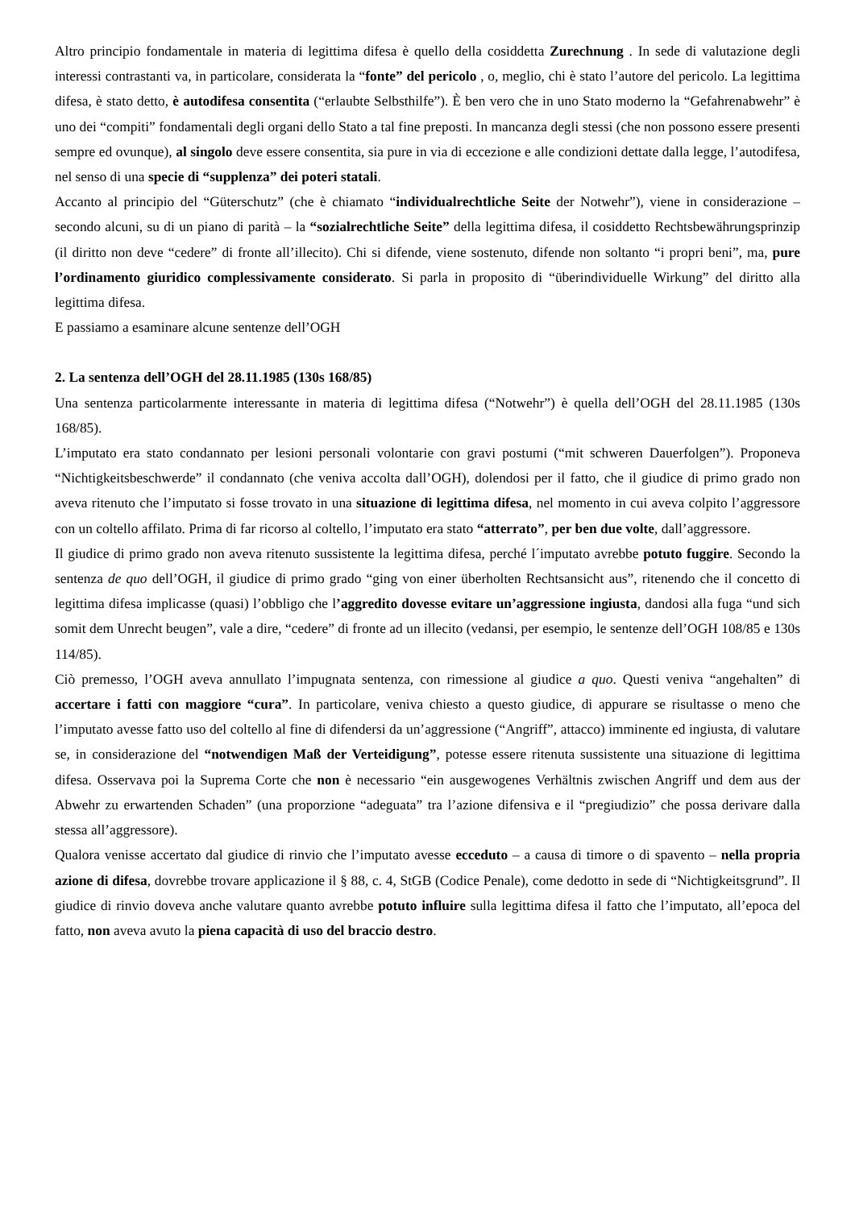Altro principio fondamentale in materia di legittima difesa è quello della cosiddetta Zurechnung . In sede di valutazione degli interessi contrastanti va, in particolare, considerata la “fonte” del pericolo , o, meglio, chi è stato l’autore del pericolo. La legittima difesa, è stato detto, è autodifesa consentita (“erlaubte Selbsthilfe”). È ben vero che in uno Stato moderno la “Gefahrenabwehr” è uno dei “compiti” fondamentali degli organi dello Stato a tal fine preposti. In mancanza degli stessi (che non possono essere presenti sempre ed ovunque), al singolo deve essere consentita, sia pure in via di eccezione e alle condizioni dettate dalla legge, l’autodifesa, nel senso di una specie di “supplenza” dei poteri statali.
Accanto al principio del “Güterschutz” (che è chiamato “individualrechtliche Seite der Notwehr”), viene in considerazione – secondo alcuni, su di un piano di parità – la “sozialrechtliche Seite” della legittima difesa, il cosiddetto Rechtsbewährungsprinzip (il diritto non deve “cedere” di fronte all’illecito). Chi si difende, viene sostenuto, difende non soltanto “i propri beni”, ma, pure l’ordinamento giuridico complessivamente considerato. Si parla in proposito di “überindividuelle Wirkung” del diritto alla legittima difesa.
E passiamo a esaminare alcune sentenze dell’OGH
2. La sentenza dell’OGH del 28.11.1985 (130s 168/85)
Una sentenza particolarmente interessante in materia di legittima difesa (“Notwehr”) è quella dell’OGH del 28.11.1985 (130s 168/85).
L’imputato era stato condannato per lesioni personali volontarie con gravi postumi (“mit schweren Dauerfolgen”). Proponeva “Nichtigkeitsbeschwerde” il condannato (che veniva accolta dall’OGH), dolendosi per il fatto, che il giudice di primo grado non aveva ritenuto che l’imputato si fosse trovato in una situazione di legittima difesa, nel momento in cui aveva colpito l’aggressore con un coltello affilato. Prima di far ricorso al coltello, l’imputato era stato “atterrato”, per ben due volte, dall’aggressore.
Il giudice di primo grado non aveva ritenuto sussistente la legittima difesa, perché l´imputato avrebbe potuto fuggire. Secondo la sentenza de quo dell’OGH, il giudice di primo grado “ging von einer überholten Rechtsansicht aus”, ritenendo che il concetto di legittima difesa implicasse (quasi) l’obbligo che l’aggredito dovesse evitare un’aggressione ingiusta, dandosi alla fuga “und sich somit dem Unrecht beugen”, vale a dire, “cedere” di fronte ad un illecito (vedansi, per esempio, le sentenze dell’OGH 108/85 e 130s 114/85).
Ciò premesso, l’OGH aveva annullato l’impugnata sentenza, con rimessione al giudice a quo. Questi veniva “angehalten” di accertare i fatti con maggiore “cura”. In particolare, veniva chiesto a questo giudice, di appurare se risultasse o meno che l’imputato avesse fatto uso del coltello al fine di difendersi da un’aggressione (“Angriff”, attacco) imminente ed ingiusta, di valutare se, in considerazione del “notwendigen Maß der Verteidigung”, potesse essere ritenuta sussistente una situazione di legittima difesa. Osservava poi la Suprema Corte che non è necessario “ein ausgewogenes Verhältnis zwischen Angriff und dem aus der Abwehr zu erwartenden Schaden” (una proporzione “adeguata” tra l’azione difensiva e il “pregiudizio” che possa derivare dalla stessa all’aggressore).
Qualora venisse accertato dal giudice di rinvio che l’imputato avesse ecceduto – a causa di timore o di spavento – nella propria azione di difesa, dovrebbe trovare applicazione il § 88, c. 4, StGB (Codice Penale), come dedotto in sede di “Nichtigkeitsgrund”. Il giudice di rinvio doveva anche valutare quanto avrebbe potuto influire sulla legittima difesa il fatto che l’imputato, all’epoca del fatto, non aveva avuto la piena capacità di uso del braccio destro.